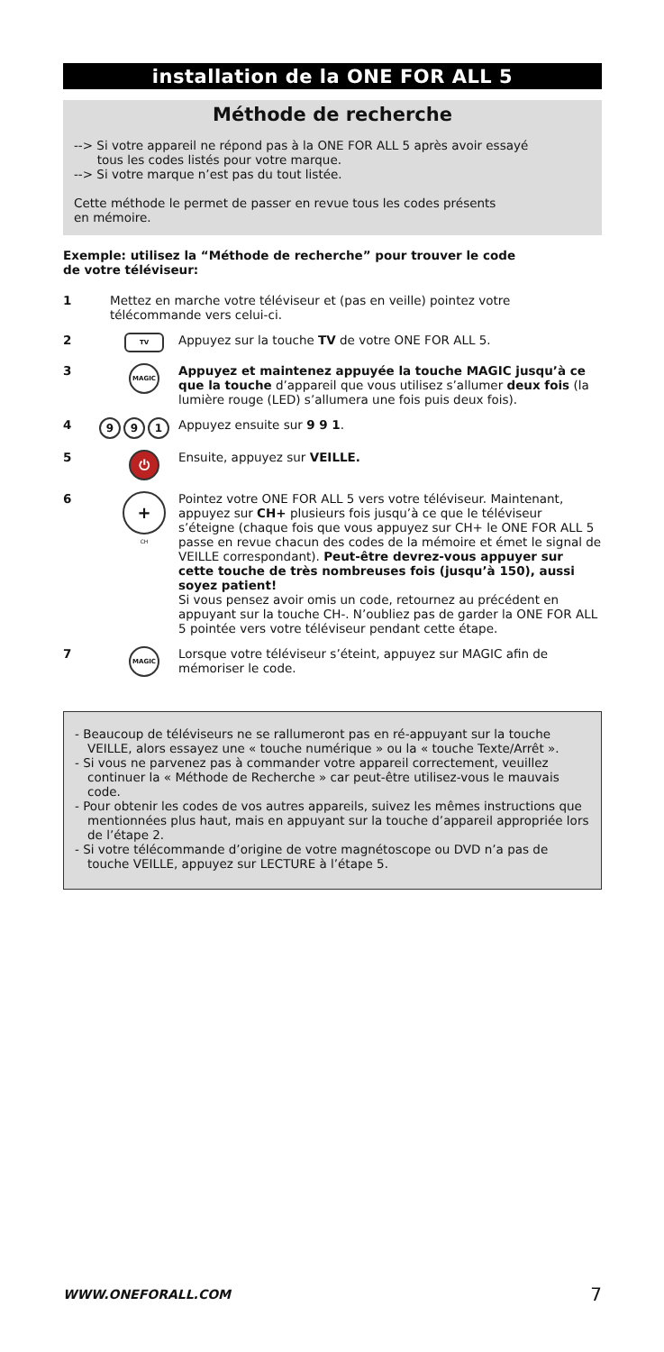installation de la ONE FOR ALL 5
Méthode de recherche
--> Si votre appareil ne répond pas à la ONE FOR ALL 5 après avoir essayé
tous les codes listés pour votre marque.
--> Si votre marque n’est pas du tout listée.
Cette méthode le permet de passer en revue tous les codes présents
en mémoire.
Exemple: utilisez la “Méthode de recherche” pour trouver le code
de votre téléviseur:
1 Mettez en marche votre téléviseur et (pas en veille) pointez votre télécommande vers celui-ci.
2
TV
Appuyez sur la touche TV de votre ONE FOR ALL 5.
3
MAGIC
Appuyez et maintenez appuyée la touche MAGIC jusqu’à ce que la touche d’appareil que vous utilisez s’allumer deux fois (la lumière rouge (LED) s’allumera une fois puis deux fois).
4
9 9 1
Appuyez ensuite sur 9 9 1.
5
⏻
Ensuite, appuyez sur VEILLE.
6
+
CH
Pointez votre ONE FOR ALL 5 vers votre téléviseur. Maintenant, appuyez sur CH+ plusieurs fois jusqu’à ce que le téléviseur s’éteigne (chaque fois que vous appuyez sur CH+ le ONE FOR ALL 5 passe en revue chacun des codes de la mémoire et émet le signal de VEILLE correspondant). Peut-être devrez-vous appuyer sur cette touche de très nombreuses fois (jusqu’à 150), aussi soyez patient!
Si vous pensez avoir omis un code, retournez au précédent en appuyant sur la touche CH-. N’oubliez pas de garder la ONE FOR ALL 5 pointée vers votre téléviseur pendant cette étape.
7
MAGIC
Lorsque votre téléviseur s’éteint, appuyez sur MAGIC afin de mémoriser le code.
- Beaucoup de téléviseurs ne se rallumeront pas en ré-appuyant sur la touche VEILLE, alors essayez une « touche numérique » ou la « touche Texte/Arrêt ».
- Si vous ne parvenez pas à commander votre appareil correctement, veuillez continuer la « Méthode de Recherche » car peut-être utilisez-vous le mauvais code.
- Pour obtenir les codes de vos autres appareils, suivez les mêmes instructions que mentionnées plus haut, mais en appuyant sur la touche d’appareil appropriée lors de l’étape 2.
- Si votre télécommande d’origine de votre magnétoscope ou DVD n’a pas de touche VEILLE, appuyez sur LECTURE à l’étape 5.
WWW.ONEFORALL.COM 7